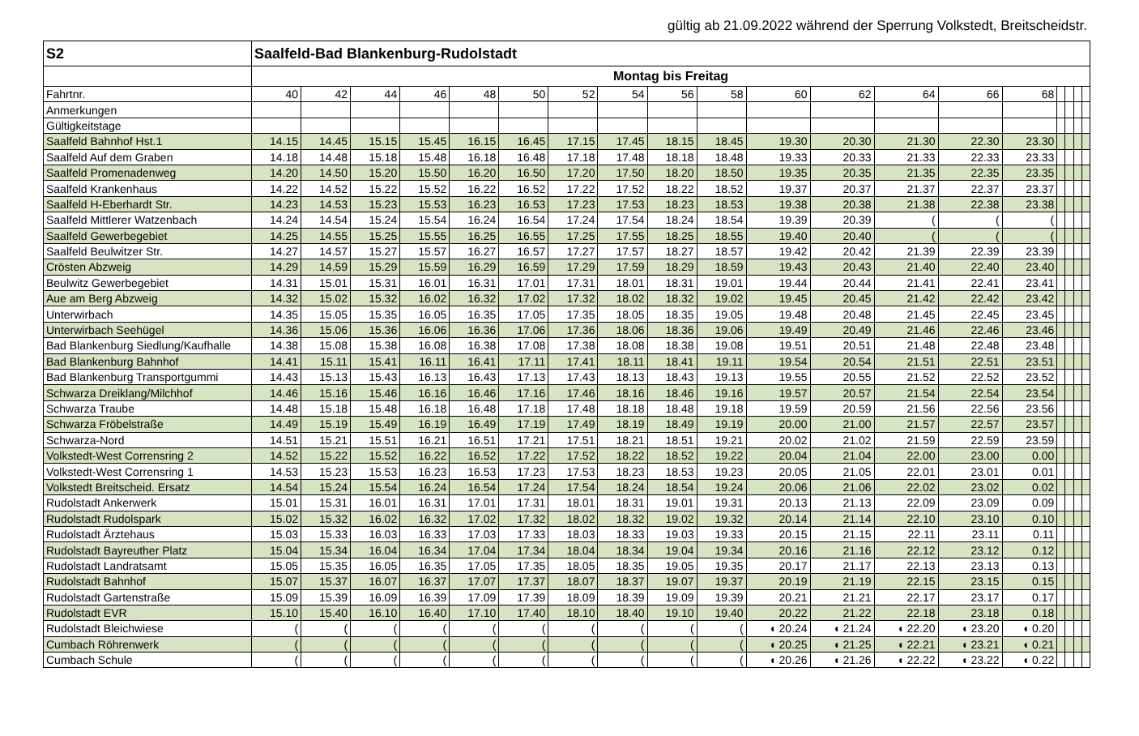gültig ab 21.09.2022 während der Sperrung Volkstedt, Breitscheidstr.
| S2 | Saalfeld-Bad Blankenburg-Rudolstadt | | | | | | | | | | | | | | | | | | |
| | Montag bis Freitag | | | | | | | | | | | | | | | | | | |
| Fahrtnr. | 40 | 42 | 44 | 46 | 48 | 50 | 52 | 54 | 56 | 58 | 60 | 62 | 64 | 66 | 68 | | | | |
| Anmerkungen | | | | | | | | | | | | | | | | | | | |
| Gültigkeitstage | | | | | | | | | | | | | | | | | | | |
| Saalfeld Bahnhof Hst.1 | 14.15 | 14.45 | 15.15 | 15.45 | 16.15 | 16.45 | 17.15 | 17.45 | 18.15 | 18.45 | 19.30 | 20.30 | 21.30 | 22.30 | 23.30 | | | | |
| Saalfeld Auf dem Graben | 14.18 | 14.48 | 15.18 | 15.48 | 16.18 | 16.48 | 17.18 | 17.48 | 18.18 | 18.48 | 19.33 | 20.33 | 21.33 | 22.33 | 23.33 | | | | |
| Saalfeld Promenadenweg | 14.20 | 14.50 | 15.20 | 15.50 | 16.20 | 16.50 | 17.20 | 17.50 | 18.20 | 18.50 | 19.35 | 20.35 | 21.35 | 22.35 | 23.35 | | | | |
| Saalfeld Krankenhaus | 14.22 | 14.52 | 15.22 | 15.52 | 16.22 | 16.52 | 17.22 | 17.52 | 18.22 | 18.52 | 19.37 | 20.37 | 21.37 | 22.37 | 23.37 | | | | |
| Saalfeld H-Eberhardt Str. | 14.23 | 14.53 | 15.23 | 15.53 | 16.23 | 16.53 | 17.23 | 17.53 | 18.23 | 18.53 | 19.38 | 20.38 | 21.38 | 22.38 | 23.38 | | | | |
| Saalfeld Mittlerer Watzenbach | 14.24 | 14.54 | 15.24 | 15.54 | 16.24 | 16.54 | 17.24 | 17.54 | 18.24 | 18.54 | 19.39 | 20.39 | ( | ( | ( | | | | |
| Saalfeld Gewerbegebiet | 14.25 | 14.55 | 15.25 | 15.55 | 16.25 | 16.55 | 17.25 | 17.55 | 18.25 | 18.55 | 19.40 | 20.40 | ( | ( | ( | | | | |
| Saalfeld Beulwitzer Str. | 14.27 | 14.57 | 15.27 | 15.57 | 16.27 | 16.57 | 17.27 | 17.57 | 18.27 | 18.57 | 19.42 | 20.42 | 21.39 | 22.39 | 23.39 | | | | |
| Crösten Abzweig | 14.29 | 14.59 | 15.29 | 15.59 | 16.29 | 16.59 | 17.29 | 17.59 | 18.29 | 18.59 | 19.43 | 20.43 | 21.40 | 22.40 | 23.40 | | | | |
| Beulwitz Gewerbegebiet | 14.31 | 15.01 | 15.31 | 16.01 | 16.31 | 17.01 | 17.31 | 18.01 | 18.31 | 19.01 | 19.44 | 20.44 | 21.41 | 22.41 | 23.41 | | | | |
| Aue am Berg Abzweig | 14.32 | 15.02 | 15.32 | 16.02 | 16.32 | 17.02 | 17.32 | 18.02 | 18.32 | 19.02 | 19.45 | 20.45 | 21.42 | 22.42 | 23.42 | | | | |
| Unterwirbach | 14.35 | 15.05 | 15.35 | 16.05 | 16.35 | 17.05 | 17.35 | 18.05 | 18.35 | 19.05 | 19.48 | 20.48 | 21.45 | 22.45 | 23.45 | | | | |
| Unterwirbach Seehügel | 14.36 | 15.06 | 15.36 | 16.06 | 16.36 | 17.06 | 17.36 | 18.06 | 18.36 | 19.06 | 19.49 | 20.49 | 21.46 | 22.46 | 23.46 | | | | |
| Bad Blankenburg Siedlung/Kaufhalle | 14.38 | 15.08 | 15.38 | 16.08 | 16.38 | 17.08 | 17.38 | 18.08 | 18.38 | 19.08 | 19.51 | 20.51 | 21.48 | 22.48 | 23.48 | | | | |
| Bad Blankenburg Bahnhof | 14.41 | 15.11 | 15.41 | 16.11 | 16.41 | 17.11 | 17.41 | 18.11 | 18.41 | 19.11 | 19.54 | 20.54 | 21.51 | 22.51 | 23.51 | | | | |
| Bad Blankenburg Transportgummi | 14.43 | 15.13 | 15.43 | 16.13 | 16.43 | 17.13 | 17.43 | 18.13 | 18.43 | 19.13 | 19.55 | 20.55 | 21.52 | 22.52 | 23.52 | | | | |
| Schwarza Dreiklang/Milchhof | 14.46 | 15.16 | 15.46 | 16.16 | 16.46 | 17.16 | 17.46 | 18.16 | 18.46 | 19.16 | 19.57 | 20.57 | 21.54 | 22.54 | 23.54 | | | | |
| Schwarza Traube | 14.48 | 15.18 | 15.48 | 16.18 | 16.48 | 17.18 | 17.48 | 18.18 | 18.48 | 19.18 | 19.59 | 20.59 | 21.56 | 22.56 | 23.56 | | | | |
| Schwarza Fröbelstraße | 14.49 | 15.19 | 15.49 | 16.19 | 16.49 | 17.19 | 17.49 | 18.19 | 18.49 | 19.19 | 20.00 | 21.00 | 21.57 | 22.57 | 23.57 | | | | |
| Schwarza-Nord | 14.51 | 15.21 | 15.51 | 16.21 | 16.51 | 17.21 | 17.51 | 18.21 | 18.51 | 19.21 | 20.02 | 21.02 | 21.59 | 22.59 | 23.59 | | | | |
| Volkstedt-West Corrensring 2 | 14.52 | 15.22 | 15.52 | 16.22 | 16.52 | 17.22 | 17.52 | 18.22 | 18.52 | 19.22 | 20.04 | 21.04 | 22.00 | 23.00 | 0.00 | | | | |
| Volkstedt-West Corrensring 1 | 14.53 | 15.23 | 15.53 | 16.23 | 16.53 | 17.23 | 17.53 | 18.23 | 18.53 | 19.23 | 20.05 | 21.05 | 22.01 | 23.01 | 0.01 | | | | |
| Volkstedt Breitscheid. Ersatz | 14.54 | 15.24 | 15.54 | 16.24 | 16.54 | 17.24 | 17.54 | 18.24 | 18.54 | 19.24 | 20.06 | 21.06 | 22.02 | 23.02 | 0.02 | | | | |
| Rudolstadt Ankerwerk | 15.01 | 15.31 | 16.01 | 16.31 | 17.01 | 17.31 | 18.01 | 18.31 | 19.01 | 19.31 | 20.13 | 21.13 | 22.09 | 23.09 | 0.09 | | | | |
| Rudolstadt Rudolspark | 15.02 | 15.32 | 16.02 | 16.32 | 17.02 | 17.32 | 18.02 | 18.32 | 19.02 | 19.32 | 20.14 | 21.14 | 22.10 | 23.10 | 0.10 | | | | |
| Rudolstadt Ärztehaus | 15.03 | 15.33 | 16.03 | 16.33 | 17.03 | 17.33 | 18.03 | 18.33 | 19.03 | 19.33 | 20.15 | 21.15 | 22.11 | 23.11 | 0.11 | | | | |
| Rudolstadt Bayreuther Platz | 15.04 | 15.34 | 16.04 | 16.34 | 17.04 | 17.34 | 18.04 | 18.34 | 19.04 | 19.34 | 20.16 | 21.16 | 22.12 | 23.12 | 0.12 | | | | |
| Rudolstadt Landratsamt | 15.05 | 15.35 | 16.05 | 16.35 | 17.05 | 17.35 | 18.05 | 18.35 | 19.05 | 19.35 | 20.17 | 21.17 | 22.13 | 23.13 | 0.13 | | | | |
| Rudolstadt Bahnhof | 15.07 | 15.37 | 16.07 | 16.37 | 17.07 | 17.37 | 18.07 | 18.37 | 19.07 | 19.37 | 20.19 | 21.19 | 22.15 | 23.15 | 0.15 | | | | |
| Rudolstadt Gartenstraße | 15.09 | 15.39 | 16.09 | 16.39 | 17.09 | 17.39 | 18.09 | 18.39 | 19.09 | 19.39 | 20.21 | 21.21 | 22.17 | 23.17 | 0.17 | | | | |
| Rudolstadt EVR | 15.10 | 15.40 | 16.10 | 16.40 | 17.10 | 17.40 | 18.10 | 18.40 | 19.10 | 19.40 | 20.22 | 21.22 | 22.18 | 23.18 | 0.18 | | | | |
| Rudolstadt Bleichwiese | ( | ( | ( | ( | ( | ( | ( | ( | ( | ( | ◖ 20.24 | ◖ 21.24 | ◖ 22.20 | ◖ 23.20 | ◖ 0.20 | | | | |
| Cumbach Röhrenwerk | ( | ( | ( | ( | ( | ( | ( | ( | ( | ( | ◖ 20.25 | ◖ 21.25 | ◖ 22.21 | ◖ 23.21 | ◖ 0.21 | | | | |
| Cumbach Schule | ( | ( | ( | ( | ( | ( | ( | ( | ( | ( | ◖ 20.26 | ◖ 21.26 | ◖ 22.22 | ◖ 23.22 | ◖ 0.22 | | | | |